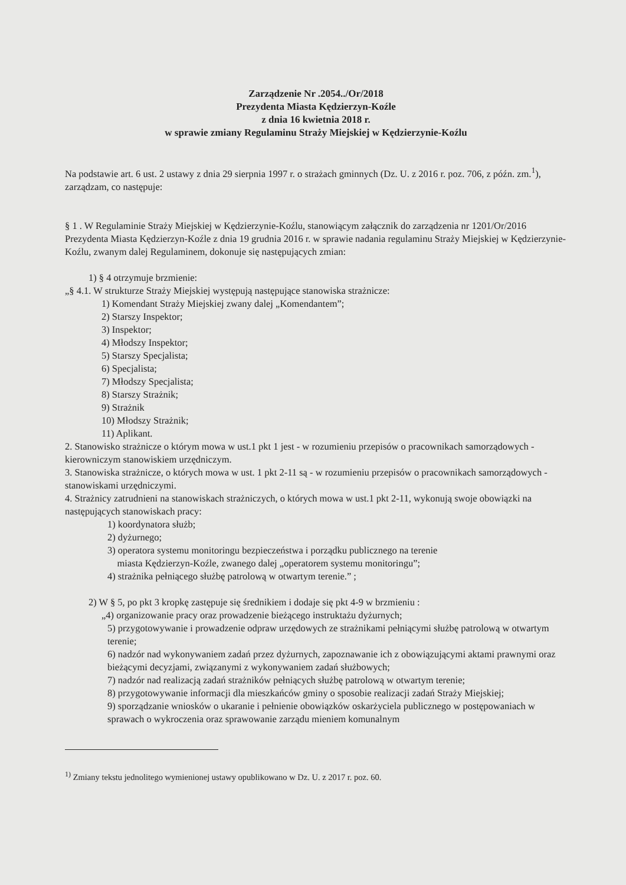Zarządzenie Nr .2054../Or/2018
Prezydenta Miasta Kędzierzyn-Koźle
z dnia 16 kwietnia 2018 r.
w sprawie zmiany Regulaminu Straży Miejskiej w Kędzierzynie-Koźlu
Na podstawie art. 6 ust. 2 ustawy z dnia 29 sierpnia 1997 r. o strażach gminnych (Dz. U. z 2016 r. poz. 706, z późn. zm.<sup>1</sup>), zarządzam, co następuje:
§ 1 . W Regulaminie Straży Miejskiej w Kędzierzynie-Koźlu, stanowiącym załącznik do zarządzenia nr 1201/Or/2016 Prezydenta Miasta Kędzierzyn-Koźle z dnia 19 grudnia 2016 r. w sprawie nadania regulaminu Straży Miejskiej w Kędzierzynie-Koźlu, zwanym dalej Regulaminem, dokonuje się następujących zmian:
1) § 4 otrzymuje brzmienie:
„§ 4.1. W strukturze Straży Miejskiej występują następujące stanowiska strażnicze:
1) Komendant Straży Miejskiej zwany dalej „Komendantem”;
2) Starszy Inspektor;
3) Inspektor;
4) Młodszy Inspektor;
5) Starszy Specjalista;
6) Specjalista;
7) Młodszy Specjalista;
8) Starszy Strażnik;
9) Strażnik
10) Młodszy Strażnik;
11) Aplikant.
2. Stanowisko strażnicze o którym mowa w ust.1 pkt 1 jest - w rozumieniu przepisów o pracownikach samorządowych - kierowniczym stanowiskiem urzędniczym.
3. Stanowiska strażnicze, o których mowa w ust. 1 pkt 2-11 są - w rozumieniu przepisów o pracownikach samorządowych - stanowiskami urzędniczymi.
4. Strażnicy zatrudnieni na stanowiskach strażniczych, o których mowa w ust.1 pkt 2-11, wykonują swoje obowiązki na następujących stanowiskach pracy:
1) koordynatora służb;
2) dyżurnego;
3) operatora systemu monitoringu bezpieczeństwa i porządku publicznego na terenie
miasta Kędzierzyn-Koźle, zwanego dalej „operatorem systemu monitoringu”;
4) strażnika pełniącego służbę patrolową w otwartym terenie.” ;
2) W § 5, po pkt 3 kropkę zastępuje się średnikiem i dodaje się pkt 4-9 w brzmieniu :
„4) organizowanie pracy oraz prowadzenie bieżącego instruktażu dyżurnych;
5) przygotowywanie i prowadzenie odpraw urzędowych ze strażnikami pełniącymi służbę patrolową w otwartym terenie;
6) nadzór nad wykonywaniem zadań przez dyżurnych, zapoznawanie ich z obowiązującymi aktami prawnymi oraz bieżącymi decyzjami, związanymi z wykonywaniem zadań służbowych;
7) nadzór nad realizacją zadań strażników pełniących służbę patrolową w otwartym terenie;
8) przygotowywanie informacji dla mieszkańców gminy o sposobie realizacji zadań Straży Miejskiej;
9) sporządzanie wniosków o ukaranie i pełnienie obowiązków oskarżyciela publicznego w postępowaniach w sprawach o wykroczenia oraz sprawowanie zarządu mieniem komunalnym
<sup>1)</sup> Zmiany tekstu jednolitego wymienionej ustawy opublikowano w Dz. U. z 2017 r. poz. 60.